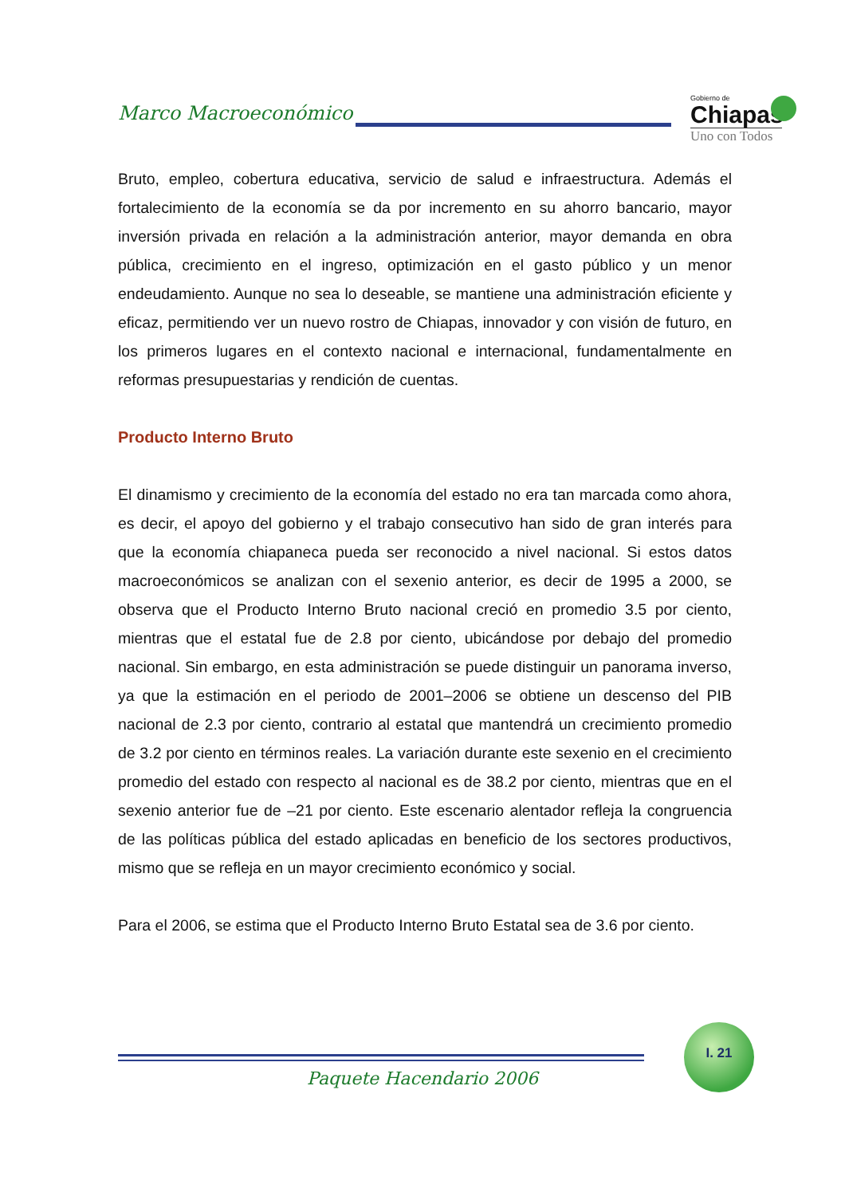Marco Macroeconómico
Gobierno de
Chiapas
Uno con Todos
Bruto, empleo, cobertura educativa, servicio de salud e infraestructura. Además el fortalecimiento de la economía se da por incremento en su ahorro bancario, mayor inversión privada en relación a la administración anterior, mayor demanda en obra pública, crecimiento en el ingreso, optimización en el gasto público y un menor endeudamiento. Aunque no sea lo deseable, se mantiene una administración eficiente y eficaz, permitiendo ver un nuevo rostro de Chiapas, innovador y con visión de futuro, en los primeros lugares en el contexto nacional e internacional, fundamentalmente en reformas presupuestarias y rendición de cuentas.
Producto Interno Bruto
El dinamismo y crecimiento de la economía del estado no era tan marcada como ahora, es decir, el apoyo del gobierno y el trabajo consecutivo han sido de gran interés para que la economía chiapaneca pueda ser reconocido a nivel nacional. Si estos datos macroeconómicos se analizan con el sexenio anterior, es decir de 1995 a 2000, se observa que el Producto Interno Bruto nacional creció en promedio 3.5 por ciento, mientras que el estatal fue de 2.8 por ciento, ubicándose por debajo del promedio nacional. Sin embargo, en esta administración se puede distinguir un panorama inverso, ya que la estimación en el periodo de 2001–2006 se obtiene un descenso del PIB nacional de 2.3 por ciento, contrario al estatal que mantendrá un crecimiento promedio de 3.2 por ciento en términos reales. La variación durante este sexenio en el crecimiento promedio del estado con respecto al nacional es de 38.2 por ciento, mientras que en el sexenio anterior fue de –21 por ciento. Este escenario alentador refleja la congruencia de las políticas pública del estado aplicadas en beneficio de los sectores productivos, mismo que se refleja en un mayor crecimiento económico y social.
Para el 2006, se estima que el Producto Interno Bruto Estatal sea de 3.6 por ciento.
I. 21
Paquete Hacendario 2006